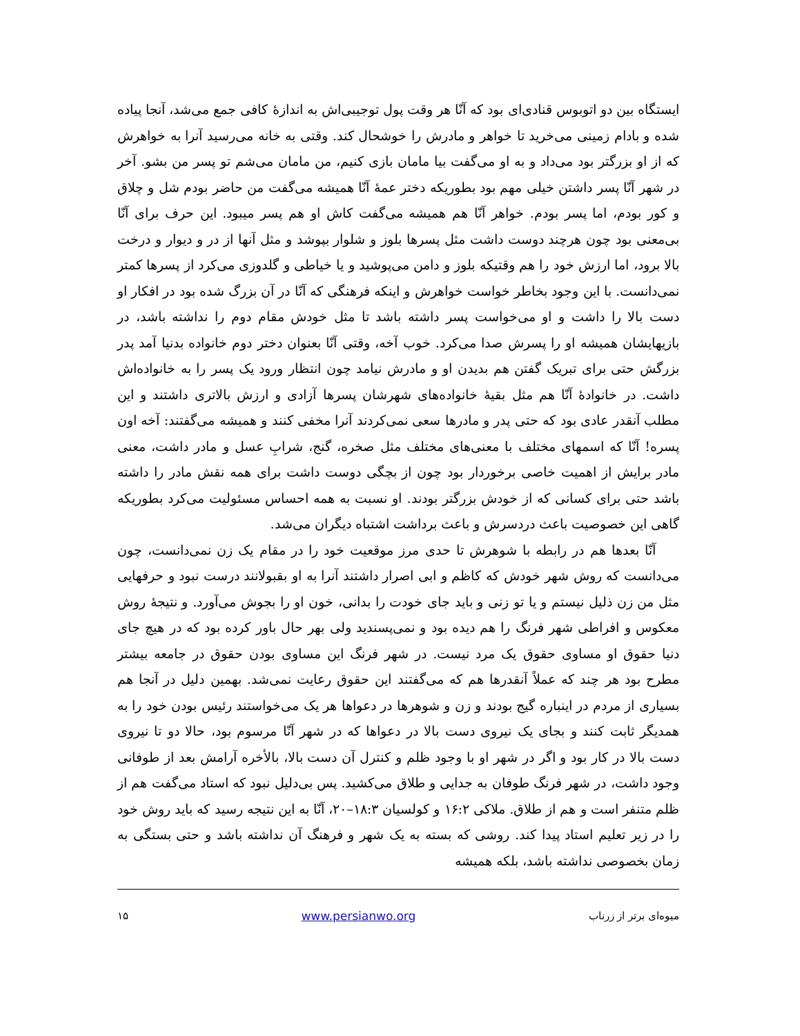ایستگاه بین دو اتوبوس قنادی‌ای بود که آنّا هر وقت پول توجیبی‌اش به اندازهٔ کافی جمع می‌شد، آنجا پیاده شده و بادام زمینی می‌خرید تا خواهر و مادرش را خوشحال کند. وقتی به خانه می‌رسید آنرا به خواهرش که از او بزرگتر بود می‌داد و به او می‌گفت بیا مامان بازی کنیم، من مامان می‌شم تو پسر من بشو. آخر در شهر آنّا پسر داشتن خیلی مهم بود بطوریکه دختر عمهٔ آنّا همیشه می‌گفت من حاضر بودم شل و چلاق و کور بودم، اما پسر بودم. خواهر آنّا هم همیشه می‌گفت کاش او هم پسر میبود. این حرف برای آنّا بی‌معنی بود چون هرچند دوست داشت مثل پسرها بلوز و شلوار بپوشد و مثل آنها از در و دیوار و درخت بالا برود، اما ارزش خود را هم وقتیکه بلوز و دامن می‌پوشید و یا خیاطی و گلدوزی می‌کرد از پسرها کمتر نمی‌دانست. با این وجود بخاطر خواست خواهرش و اینکه فرهنگی که آنّا در آن بزرگ شده بود در افکار او دست بالا را داشت و او می‌خواست پسر داشته باشد تا مثل خودش مقام دوم را نداشته باشد، در بازیهایشان همیشه او را پسرش صدا می‌کرد. خوب آخه، وقتی آنّا بعنوان دختر دوم خانواده بدنیا آمد پدر بزرگش حتی برای تبریک گفتن هم بدیدن او و مادرش نیامد چون انتظار ورود یک پسر را به خانواده‌اش داشت. در خانوادهٔ آنّا هم مثل بقیهٔ خانواده‌های شهرشان پسرها آزادی و ارزش بالاتری داشتند و این مطلب آنقدر عادی بود که حتی پدر و مادرها سعی نمی‌کردند آنرا مخفی کنند و همیشه می‌گفتند: آخه اون پسره! آنّا که اسمهای مختلف با معنی‌های مختلف مثل صخره، گنج، شرابِ عسل و مادر داشت، معنی مادر برایش از اهمیت خاصی برخوردار بود چون از بچگی دوست داشت برای همه نقش مادر را داشته باشد حتی برای کسانی که از خودش بزرگتر بودند. او نسبت به همه احساس مسئولیت می‌کرد بطوریکه گاهی این خصوصیت باعث دردسرش و باعث برداشت اشتباه دیگران می‌شد.
آنّا بعدها هم در رابطه با شوهرش تا حدی مرز موقعیت خود را در مقام یک زن نمی‌دانست، چون می‌دانست که روش شهر خودش که کاظم و ابی اصرار داشتند آنرا به او بقبولانند درست نبود و حرفهایی مثل من زن ذلیل نیستم و یا تو زنی و باید جای خودت را بدانی، خون او را بجوش می‌آورد. و نتیجهٔ روش معکوس و افراطی شهر فرنگ را هم دیده بود و نمی‌پسندید ولی بهر حال باور کرده بود که در هیچ جای دنیا حقوق او مساوی حقوق یک مرد نیست. در شهر فرنگ این مساوی بودن حقوق در جامعه بیشتر مطرح بود هر چند که عملاً آنقدرها هم که می‌گفتند این حقوق رعایت نمی‌شد. بهمین دلیل در آنجا هم بسیاری از مردم در اینباره گیج بودند و زن و شوهرها در دعواها هر یک می‌خواستند رئیس بودن خود را به همدیگر ثابت کنند و بجای یک نیروی دست بالا در دعواها که در شهر آنّا مرسوم بود، حالا دو تا نیروی دست بالا در کار بود و اگر در شهر او با وجود ظلم و کنترل آن دست بالا، بالأخره آرامش بعد از طوفانی وجود داشت، در شهر فرنگ طوفان به جدایی و طلاق می‌کشید. پس بی‌دلیل نبود که استاد می‌گفت هم از ظلم متنفر است و هم از طلاق. ملاکی ۱۶:۲ و کولسیان ۱۸:۳–۲۰، آنّا به این نتیجه رسید که باید روش خود را در زیر تعلیم استاد پیدا کند. روشی که بسته به یک شهر و فرهنگ آن نداشته باشد و حتی بستگی به زمان بخصوصی نداشته باشد، بلکه همیشه
میوه‌ای برتر از زرناب www.persianwo.org ۱۵